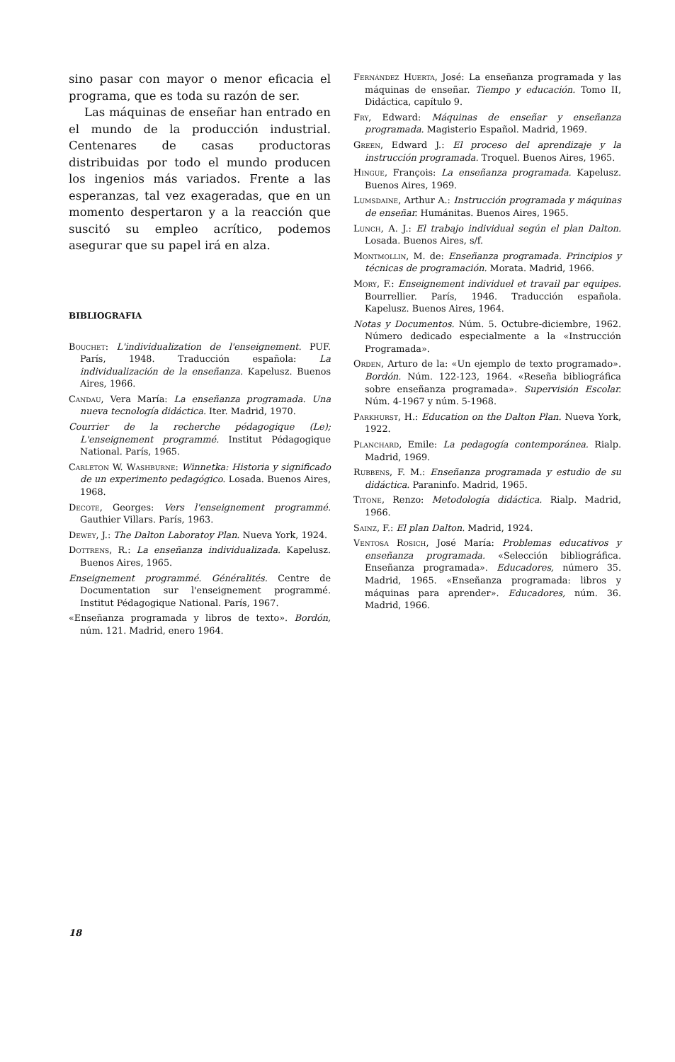sino pasar con mayor o menor eficacia el programa, que es toda su razón de ser.
Las máquinas de enseñar han entrado en el mundo de la producción industrial. Centenares de casas productoras distribuidas por todo el mundo producen los ingenios más variados. Frente a las esperanzas, tal vez exageradas, que en un momento despertaron y a la reacción que suscitó su empleo acrítico, podemos asegurar que su papel irá en alza.
BIBLIOGRAFIA
Bouchet: L'individualization de l'enseignement. PUF. París, 1948. Traducción española: La individualización de la enseñanza. Kapelusz. Buenos Aires, 1966.
Candau, Vera María: La enseñanza programada. Una nueva tecnología didáctica. Iter. Madrid, 1970.
Courrier de la recherche pédagogique (Le); L'enseignement programmé. Institut Pédagogique National. París, 1965.
Carleton W. Washburne: Winnetka: Historia y significado de un experimento pedagógico. Losada. Buenos Aires, 1968.
Decote, Georges: Vers l'enseignement programmé. Gauthier Villars. París, 1963.
Dewey, J.: The Dalton Laboratoy Plan. Nueva York, 1924.
Dottrens, R.: La enseñanza individualizada. Kapelusz. Buenos Aires, 1965.
Enseignement programmé. Généralités. Centre de Documentation sur l'enseignement programmé. Institut Pédagogique National. París, 1967.
«Enseñanza programada y libros de texto». Bordón, núm. 121. Madrid, enero 1964.
Fernández Huerta, José: La enseñanza programada y las máquinas de enseñar. Tiempo y educación. Tomo II, Didáctica, capítulo 9.
Fry, Edward: Máquinas de enseñar y enseñanza programada. Magisterio Español. Madrid, 1969.
Green, Edward J.: El proceso del aprendizaje y la instrucción programada. Troquel. Buenos Aires, 1965.
Hingue, François: La enseñanza programada. Kapelusz. Buenos Aires, 1969.
Lumsdaine, Arthur A.: Instrucción programada y máquinas de enseñar. Humánitas. Buenos Aires, 1965.
Lunch, A. J.: El trabajo individual según el plan Dalton. Losada. Buenos Aires, s/f.
Montmollin, M. de: Enseñanza programada. Principios y técnicas de programación. Morata. Madrid, 1966.
Mory, F.: Enseignement individuel et travail par equipes. Bourrellier. París, 1946. Traducción española. Kapelusz. Buenos Aires, 1964.
Notas y Documentos. Núm. 5. Octubre-diciembre, 1962. Número dedicado especialmente a la «Instrucción Programada».
Orden, Arturo de la: «Un ejemplo de texto programado». Bordón. Núm. 122-123, 1964. «Reseña bibliográfica sobre enseñanza programada». Supervisión Escolar. Núm. 4-1967 y núm. 5-1968.
Parkhurst, H.: Education on the Dalton Plan. Nueva York, 1922.
Planchard, Emile: La pedagogía contemporánea. Rialp. Madrid, 1969.
Rubbens, F. M.: Enseñanza programada y estudio de su didáctica. Paraninfo. Madrid, 1965.
Titone, Renzo: Metodología didáctica. Rialp. Madrid, 1966.
Sainz, F.: El plan Dalton. Madrid, 1924.
Ventosa Rosich, José María: Problemas educativos y enseñanza programada. «Selección bibliográfica. Enseñanza programada». Educadores, número 35. Madrid, 1965. «Enseñanza programada: libros y máquinas para aprender». Educadores, núm. 36. Madrid, 1966.
18